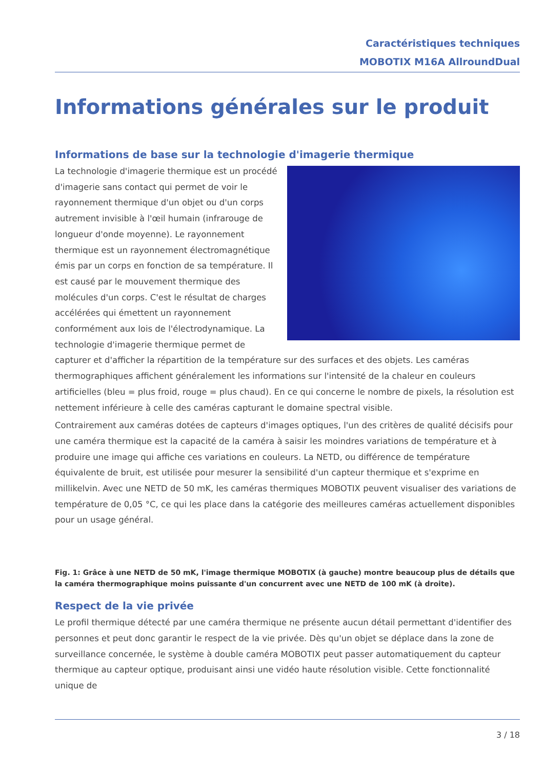Caractéristiques techniques
MOBOTIX M16A AllroundDual
Informations générales sur le produit
Informations de base sur la technologie d'imagerie thermique
La technologie d'imagerie thermique est un procédé d'imagerie sans contact qui permet de voir le rayonnement thermique d'un objet ou d'un corps autrement invisible à l'œil humain (infrarouge de longueur d'onde moyenne). Le rayonnement thermique est un rayonnement électromagnétique émis par un corps en fonction de sa température. Il est causé par le mouvement thermique des molécules d'un corps. C'est le résultat de charges accélérées qui émettent un rayonnement conformément aux lois de l'électrodynamique. La technologie d'imagerie thermique permet de capturer et d'afficher la répartition de la température sur des surfaces et des objets. Les caméras thermographiques affichent généralement les informations sur l'intensité de la chaleur en couleurs artificielles (bleu = plus froid, rouge = plus chaud). En ce qui concerne le nombre de pixels, la résolution est nettement inférieure à celle des caméras capturant le domaine spectral visible.
Contrairement aux caméras dotées de capteurs d'images optiques, l'un des critères de qualité décisifs pour une caméra thermique est la capacité de la caméra à saisir les moindres variations de température et à produire une image qui affiche ces variations en couleurs. La NETD, ou différence de température équivalente de bruit, est utilisée pour mesurer la sensibilité d'un capteur thermique et s'exprime en millikelvin. Avec une NETD de 50 mK, les caméras thermiques MOBOTIX peuvent visualiser des variations de température de 0,05 °C, ce qui les place dans la catégorie des meilleures caméras actuellement disponibles pour un usage général.
Fig. 1: Grâce à une NETD de 50 mK, l'image thermique MOBOTIX (à gauche) montre beaucoup plus de détails que la caméra thermographique moins puissante d'un concurrent avec une NETD de 100 mK (à droite).
Respect de la vie privée
Le profil thermique détecté par une caméra thermique ne présente aucun détail permettant d'identifier des personnes et peut donc garantir le respect de la vie privée. Dès qu'un objet se déplace dans la zone de surveillance concernée, le système à double caméra MOBOTIX peut passer automatiquement du capteur thermique au capteur optique, produisant ainsi une vidéo haute résolution visible. Cette fonctionnalité unique de
3 / 18